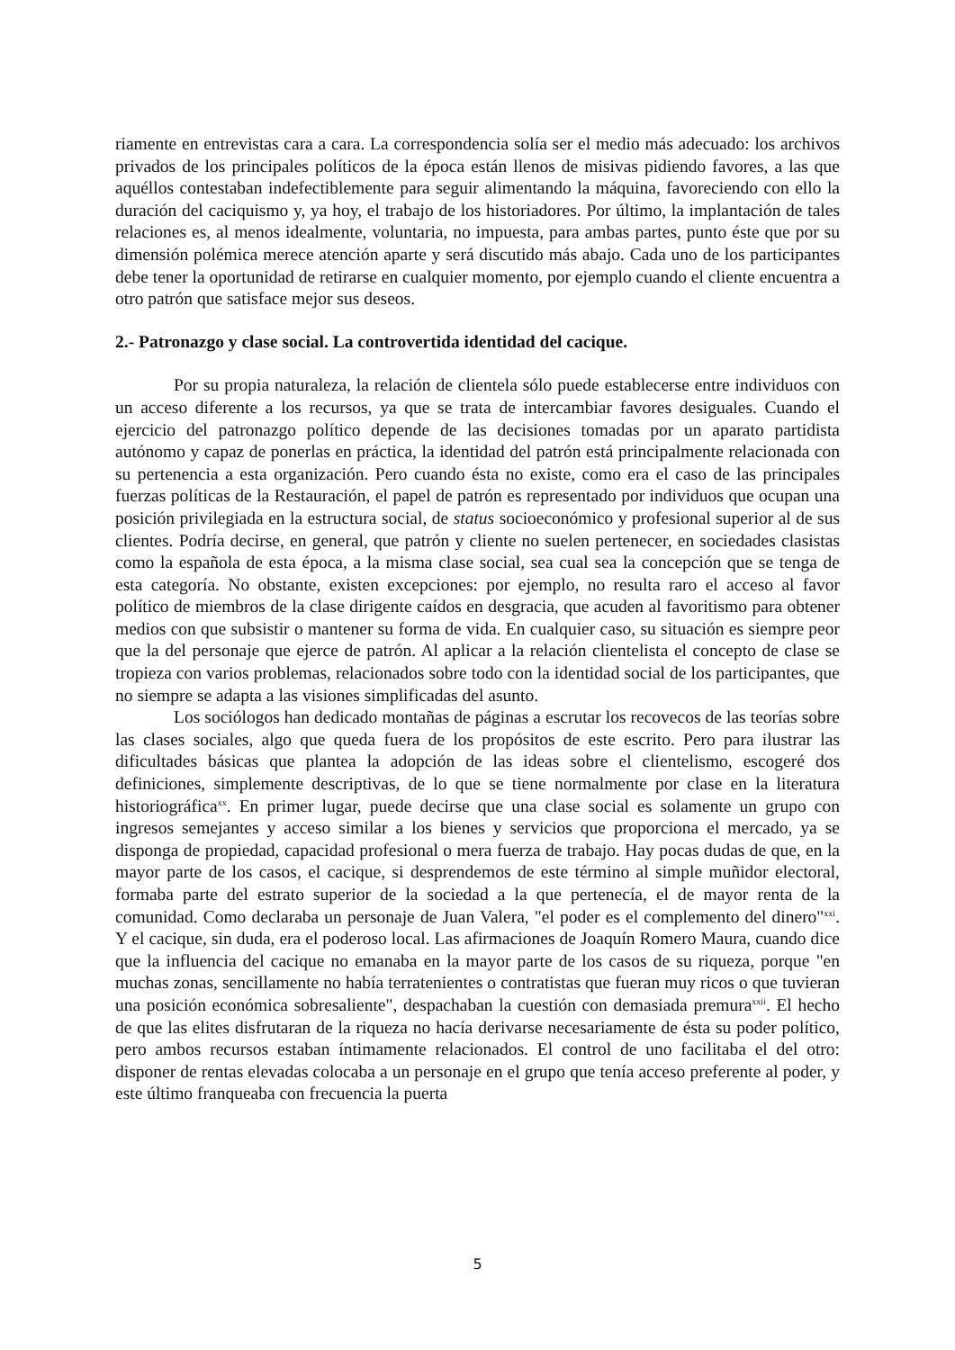riamente en entrevistas cara a cara. La correspondencia solía ser el medio más adecuado: los archivos privados de los principales políticos de la época están llenos de misivas pidiendo favores, a las que aquéllos contestaban indefectiblemente para seguir alimentando la máquina, favoreciendo con ello la duración del caciquismo y, ya hoy, el trabajo de los historiadores. Por último, la implantación de tales relaciones es, al menos idealmente, voluntaria, no impuesta, para ambas partes, punto éste que por su dimensión polémica merece atención aparte y será discutido más abajo. Cada uno de los participantes debe tener la oportunidad de retirarse en cualquier momento, por ejemplo cuando el cliente encuentra a otro patrón que satisface mejor sus deseos.
2.- Patronazgo y clase social. La controvertida identidad del cacique.
Por su propia naturaleza, la relación de clientela sólo puede establecerse entre individuos con un acceso diferente a los recursos, ya que se trata de intercambiar favores desiguales. Cuando el ejercicio del patronazgo político depende de las decisiones tomadas por un aparato partidista autónomo y capaz de ponerlas en práctica, la identidad del patrón está principalmente relacionada con su pertenencia a esta organización. Pero cuando ésta no existe, como era el caso de las principales fuerzas políticas de la Restauración, el papel de patrón es representado por individuos que ocupan una posición privilegiada en la estructura social, de status socioeconómico y profesional superior al de sus clientes. Podría decirse, en general, que patrón y cliente no suelen pertenecer, en sociedades clasistas como la española de esta época, a la misma clase social, sea cual sea la concepción que se tenga de esta categoría. No obstante, existen excepciones: por ejemplo, no resulta raro el acceso al favor político de miembros de la clase dirigente caídos en desgracia, que acuden al favoritismo para obtener medios con que subsistir o mantener su forma de vida. En cualquier caso, su situación es siempre peor que la del personaje que ejerce de patrón. Al aplicar a la relación clientelista el concepto de clase se tropieza con varios problemas, relacionados sobre todo con la identidad social de los participantes, que no siempre se adapta a las visiones simplificadas del asunto.
Los sociólogos han dedicado montañas de páginas a escrutar los recovecos de las teorías sobre las clases sociales, algo que queda fuera de los propósitos de este escrito. Pero para ilustrar las dificultades básicas que plantea la adopción de las ideas sobre el clientelismo, escogeré dos definiciones, simplemente descriptivas, de lo que se tiene normalmente por clase en la literatura historiográfica<sup>xx</sup>. En primer lugar, puede decirse que una clase social es solamente un grupo con ingresos semejantes y acceso similar a los bienes y servicios que proporciona el mercado, ya se disponga de propiedad, capacidad profesional o mera fuerza de trabajo. Hay pocas dudas de que, en la mayor parte de los casos, el cacique, si desprendemos de este término al simple muñidor electoral, formaba parte del estrato superior de la sociedad a la que pertenecía, el de mayor renta de la comunidad. Como declaraba un personaje de Juan Valera, "el poder es el complemento del dinero"<sup>xxi</sup>. Y el cacique, sin duda, era el poderoso local. Las afirmaciones de Joaquín Romero Maura, cuando dice que la influencia del cacique no emanaba en la mayor parte de los casos de su riqueza, porque "en muchas zonas, sencillamente no había terratenientes o contratistas que fueran muy ricos o que tuvieran una posición económica sobresaliente", despachaban la cuestión con demasiada premura<sup>xxii</sup>. El hecho de que las elites disfrutaran de la riqueza no hacía derivarse necesariamente de ésta su poder político, pero ambos recursos estaban íntimamente relacionados. El control de uno facilitaba el del otro: disponer de rentas elevadas colocaba a un personaje en el grupo que tenía acceso preferente al poder, y este último franqueaba con frecuencia la puerta
5